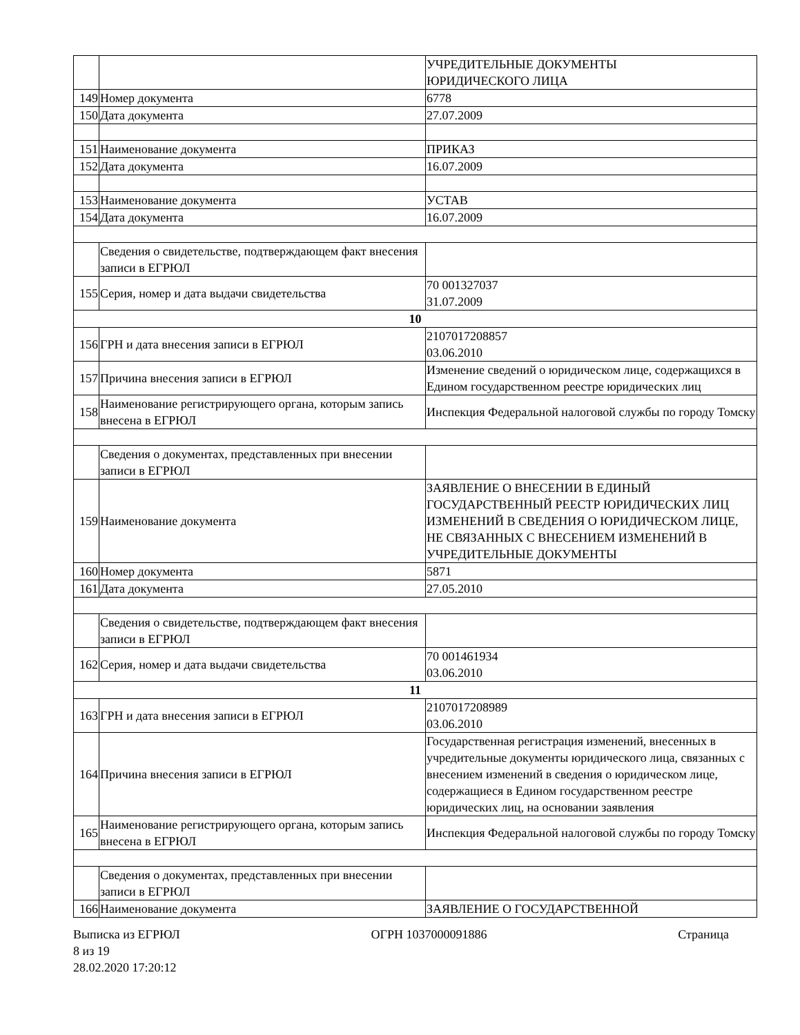| | | УЧРЕДИТЕЛЬНЫЕ ДОКУМЕНТЫ ЮРИДИЧЕСКОГО ЛИЦА |
| 149 | Номер документа | 6778 |
| 150 | Дата документа | 27.07.2009 |
| 151 | Наименование документа | ПРИКАЗ |
| 152 | Дата документа | 16.07.2009 |
| 153 | Наименование документа | УСТАВ |
| 154 | Дата документа | 16.07.2009 |
| | Сведения о свидетельстве, подтверждающем факт внесения записи в ЕГРЮЛ | |
| 155 | Серия, номер и дата выдачи свидетельства | 70 001327037 31.07.2009 |
| 10 | | |
| 156 | ГРН и дата внесения записи в ЕГРЮЛ | 2107017208857 03.06.2010 |
| 157 | Причина внесения записи в ЕГРЮЛ | Изменение сведений о юридическом лице, содержащихся в Едином государственном реестре юридических лиц |
| 158 | Наименование регистрирующего органа, которым запись внесена в ЕГРЮЛ | Инспекция Федеральной налоговой службы по городу Томску |
| | Сведения о документах, представленных при внесении записи в ЕГРЮЛ | |
| 159 | Наименование документа | ЗАЯВЛЕНИЕ О ВНЕСЕНИИ В ЕДИНЫЙ ГОСУДАРСТВЕННЫЙ РЕЕСТР ЮРИДИЧЕСКИХ ЛИЦ ИЗМЕНЕНИЙ В СВЕДЕНИЯ О ЮРИДИЧЕСКОМ ЛИЦЕ, НЕ СВЯЗАННЫХ С ВНЕСЕНИЕМ ИЗМЕНЕНИЙ В УЧРЕДИТЕЛЬНЫЕ ДОКУМЕНТЫ |
| 160 | Номер документа | 5871 |
| 161 | Дата документа | 27.05.2010 |
| | Сведения о свидетельстве, подтверждающем факт внесения записи в ЕГРЮЛ | |
| 162 | Серия, номер и дата выдачи свидетельства | 70 001461934 03.06.2010 |
| 11 | | |
| 163 | ГРН и дата внесения записи в ЕГРЮЛ | 2107017208989 03.06.2010 |
| 164 | Причина внесения записи в ЕГРЮЛ | Государственная регистрация изменений, внесенных в учредительные документы юридического лица, связанных с внесением изменений в сведения о юридическом лице, содержащиеся в Едином государственном реестре юридических лиц, на основании заявления |
| 165 | Наименование регистрирующего органа, которым запись внесена в ЕГРЮЛ | Инспекция Федеральной налоговой службы по городу Томску |
| | Сведения о документах, представленных при внесении записи в ЕГРЮЛ | |
| 166 | Наименование документа | ЗАЯВЛЕНИЕ О ГОСУДАРСТВЕННОЙ |
Выписка из ЕГРЮЛ ОГРН 1037000091886 Страница
8 из 19
28.02.2020 17:20:12